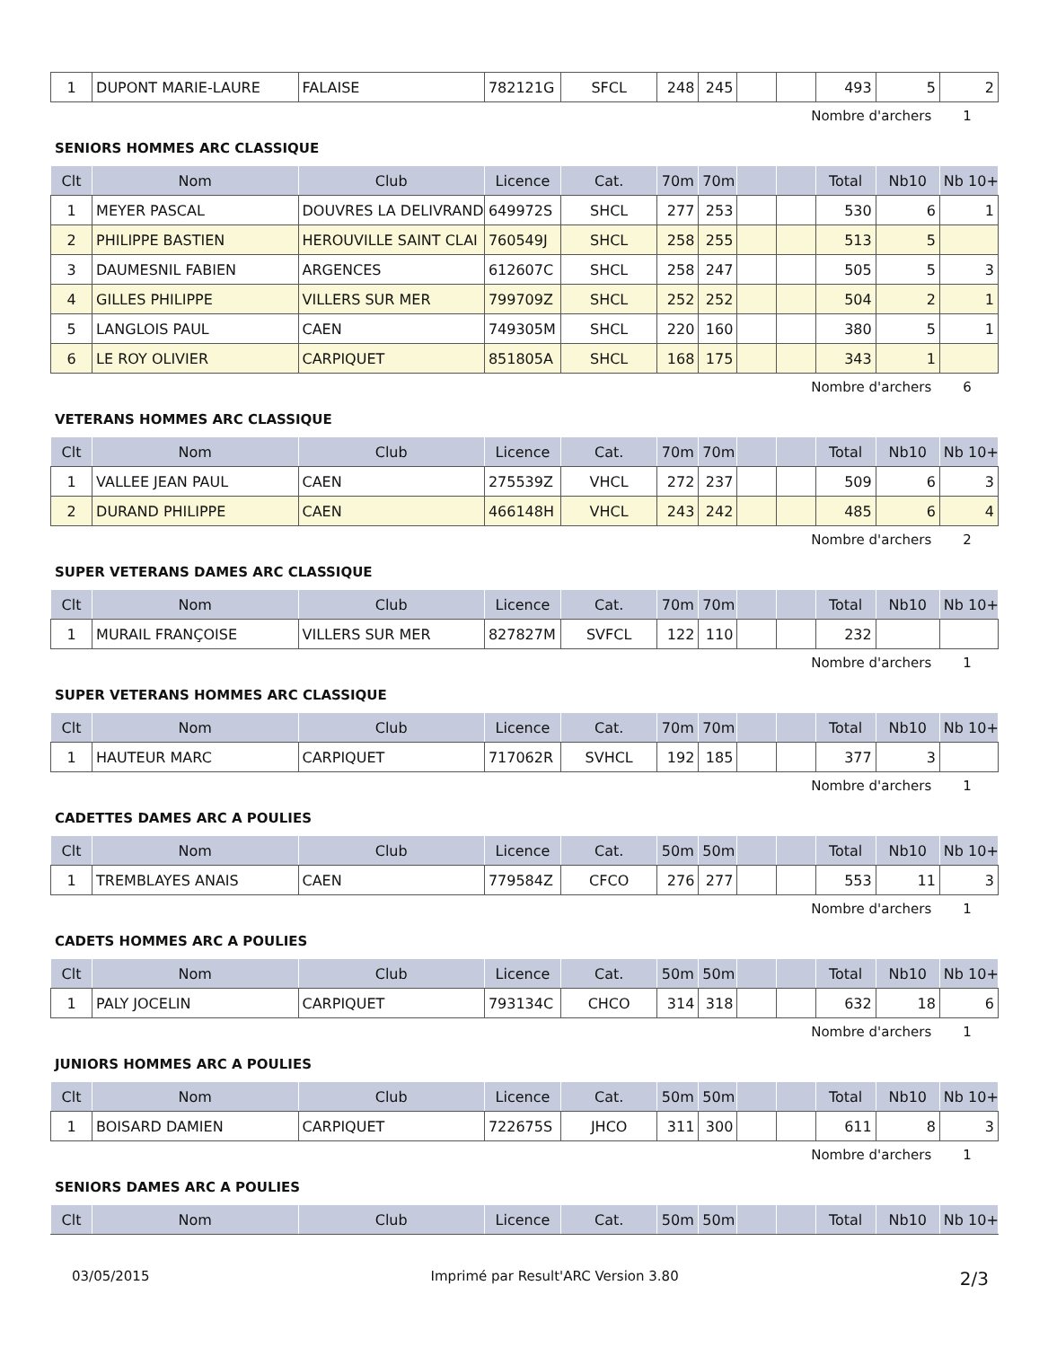| 1 | DUPONT MARIE-LAURE | FALAISE | 782121G | SFCL | 248 | 245 | | | 493 | 5 | 2 |
Nombre d'archers 1
SENIORS HOMMES ARC CLASSIQUE
| Clt | Nom | Club | Licence | Cat. | 70m | 70m | | | Total | Nb10 | Nb 10+ |
| --- | --- | --- | --- | --- | --- | --- | --- | --- | --- | --- | --- |
| 1 | MEYER PASCAL | DOUVRES LA DELIVRAND | 649972S | SHCL | 277 | 253 | | | 530 | 6 | 1 |
| 2 | PHILIPPE BASTIEN | HEROUVILLE SAINT CLAI | 760549J | SHCL | 258 | 255 | | | 513 | 5 | |
| 3 | DAUMESNIL FABIEN | ARGENCES | 612607C | SHCL | 258 | 247 | | | 505 | 5 | 3 |
| 4 | GILLES PHILIPPE | VILLERS SUR MER | 799709Z | SHCL | 252 | 252 | | | 504 | 2 | 1 |
| 5 | LANGLOIS PAUL | CAEN | 749305M | SHCL | 220 | 160 | | | 380 | 5 | 1 |
| 6 | LE ROY OLIVIER | CARPIQUET | 851805A | SHCL | 168 | 175 | | | 343 | 1 | |
Nombre d'archers 6
VETERANS HOMMES ARC CLASSIQUE
| Clt | Nom | Club | Licence | Cat. | 70m | 70m | | | Total | Nb10 | Nb 10+ |
| --- | --- | --- | --- | --- | --- | --- | --- | --- | --- | --- | --- |
| 1 | VALLEE JEAN PAUL | CAEN | 275539Z | VHCL | 272 | 237 | | | 509 | 6 | 3 |
| 2 | DURAND PHILIPPE | CAEN | 466148H | VHCL | 243 | 242 | | | 485 | 6 | 4 |
Nombre d'archers 2
SUPER VETERANS DAMES ARC CLASSIQUE
| Clt | Nom | Club | Licence | Cat. | 70m | 70m | | | Total | Nb10 | Nb 10+ |
| --- | --- | --- | --- | --- | --- | --- | --- | --- | --- | --- | --- |
| 1 | MURAIL FRANÇOISE | VILLERS SUR MER | 827827M | SVFCL | 122 | 110 | | | 232 | | |
Nombre d'archers 1
SUPER VETERANS HOMMES ARC CLASSIQUE
| Clt | Nom | Club | Licence | Cat. | 70m | 70m | | | Total | Nb10 | Nb 10+ |
| --- | --- | --- | --- | --- | --- | --- | --- | --- | --- | --- | --- |
| 1 | HAUTEUR MARC | CARPIQUET | 717062R | SVHCL | 192 | 185 | | | 377 | 3 | |
Nombre d'archers 1
CADETTES DAMES ARC A POULIES
| Clt | Nom | Club | Licence | Cat. | 50m | 50m | | | Total | Nb10 | Nb 10+ |
| --- | --- | --- | --- | --- | --- | --- | --- | --- | --- | --- | --- |
| 1 | TREMBLAYES ANAIS | CAEN | 779584Z | CFCO | 276 | 277 | | | 553 | 11 | 3 |
Nombre d'archers 1
CADETS HOMMES ARC A POULIES
| Clt | Nom | Club | Licence | Cat. | 50m | 50m | | | Total | Nb10 | Nb 10+ |
| --- | --- | --- | --- | --- | --- | --- | --- | --- | --- | --- | --- |
| 1 | PALY JOCELIN | CARPIQUET | 793134C | CHCO | 314 | 318 | | | 632 | 18 | 6 |
Nombre d'archers 1
JUNIORS HOMMES ARC A POULIES
| Clt | Nom | Club | Licence | Cat. | 50m | 50m | | | Total | Nb10 | Nb 10+ |
| --- | --- | --- | --- | --- | --- | --- | --- | --- | --- | --- | --- |
| 1 | BOISARD DAMIEN | CARPIQUET | 722675S | JHCO | 311 | 300 | | | 611 | 8 | 3 |
Nombre d'archers 1
SENIORS DAMES ARC A POULIES
| Clt | Nom | Club | Licence | Cat. | 50m | 50m | | | Total | Nb10 | Nb 10+ |
| --- | --- | --- | --- | --- | --- | --- | --- | --- | --- | --- | --- |
03/05/2015 Imprimé par Result'ARC Version 3.80 2/3